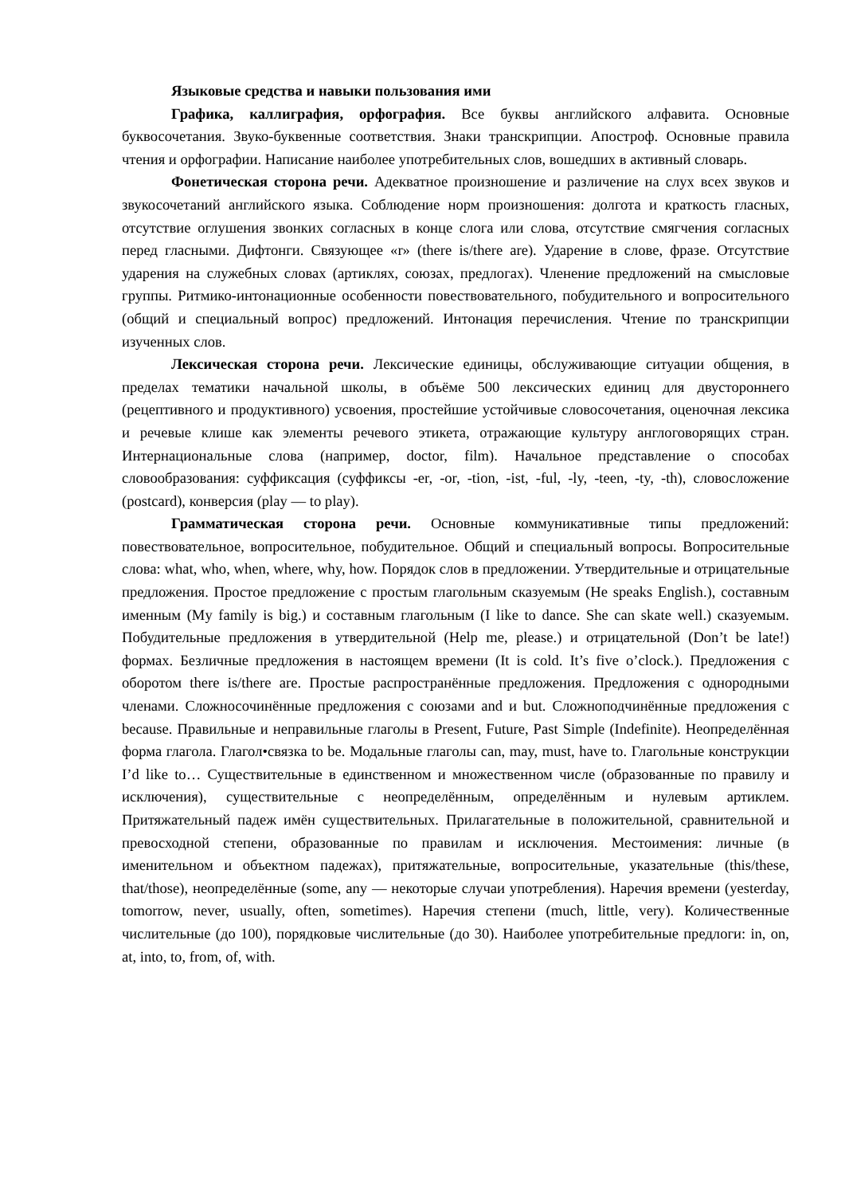Языковые средства и навыки пользования ими
Графика, каллиграфия, орфография. Все буквы английского алфавита. Основные буквосочетания. Звуко-буквенные соответствия. Знаки транскрипции. Апостроф. Основные правила чтения и орфографии. Написание наиболее употребительных слов, вошедших в активный словарь.
Фонетическая сторона речи. Адекватное произношение и различение на слух всех звуков и звукосочетаний английского языка. Соблюдение норм произношения: долгота и краткость гласных, отсутствие оглушения звонких согласных в конце слога или слова, отсутствие смягчения согласных перед гласными. Дифтонги. Связующее «r» (there is/there are). Ударение в слове, фразе. Отсутствие ударения на служебных словах (артиклях, союзах, предлогах). Членение предложений на смысловые группы. Ритмико-интонационные особенности повествовательного, побудительного и вопросительного (общий и специальный вопрос) предложений. Интонация перечисления. Чтение по транскрипции изученных слов.
Лексическая сторона речи. Лексические единицы, обслуживающие ситуации общения, в пределах тематики начальной школы, в объёме 500 лексических единиц для двустороннего (рецептивного и продуктивного) усвоения, простейшие устойчивые словосочетания, оценочная лексика и речевые клише как элементы речевого этикета, отражающие культуру англоговорящих стран. Интернациональные слова (например, doctor, film). Начальное представление о способах словообразования: суффиксация (суффиксы -er, -or, -tion, -ist, -ful, -ly, -teen, -ty, -th), словосложение (postcard), конверсия (play — to play).
Грамматическая сторона речи. Основные коммуникативные типы предложений: повествовательное, вопросительное, побудительное. Общий и специальный вопросы. Вопросительные слова: what, who, when, where, why, how. Порядок слов в предложении. Утвердительные и отрицательные предложения. Простое предложение с простым глагольным сказуемым (He speaks English.), составным именным (My family is big.) и составным глагольным (I like to dance. She can skate well.) сказуемым. Побудительные предложения в утвердительной (Help me, please.) и отрицательной (Don’t be late!) формах. Безличные предложения в настоящем времени (It is cold. It’s five o’clock.). Предложения с оборотом there is/there are. Простые распространённые предложения. Предложения с однородными членами. Сложносочинённые предложения с союзами and и but. Сложноподчинённые предложения с because. Правильные и неправильные глаголы в Present, Future, Past Simple (Indefinite). Неопределённая форма глагола. Глагол•связка to be. Модальные глаголы can, may, must, have to. Глагольные конструкции I’d like to… Существительные в единственном и множественном числе (образованные по правилу и исключения), существительные с неопределённым, определённым и нулевым артиклем. Притяжательный падеж имён существительных. Прилагательные в положительной, сравнительной и превосходной степени, образованные по правилам и исключения. Местоимения: личные (в именительном и объектном падежах), притяжательные, вопросительные, указательные (this/these, that/those), неопределённые (some, any — некоторые случаи употребления). Наречия времени (yesterday, tomorrow, never, usually, often, sometimes). Наречия степени (much, little, very). Количественные числительные (до 100), порядковые числительные (до 30). Наиболее употребительные предлоги: in, on, at, into, to, from, of, with.